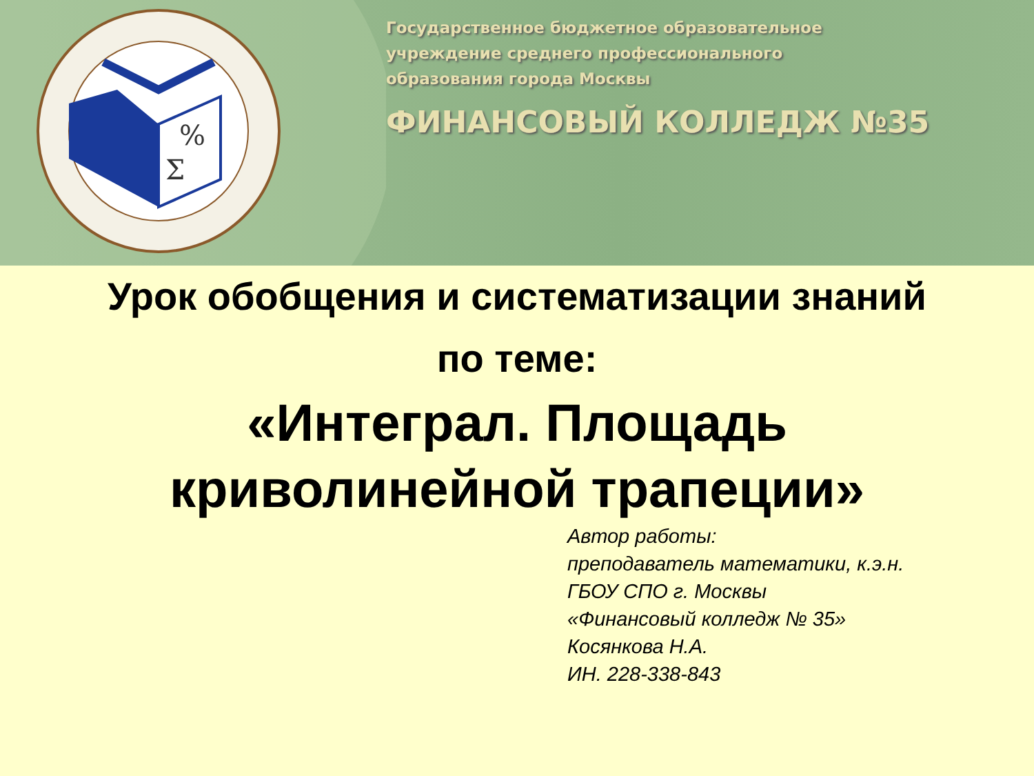%
Σ
Государственное бюджетное образовательное
учреждение среднего профессионального
образования города Москвы
ФИНАНСОВЫЙ КОЛЛЕДЖ №35
Урок обобщения и систематизации знаний
по теме:
«Интеграл. Площадь
криволинейной трапеции»
Автор работы:
преподаватель математики, к.э.н.
ГБОУ СПО г. Москвы
«Финансовый колледж № 35»
Косянкова Н.А.
ИН. 228-338-843